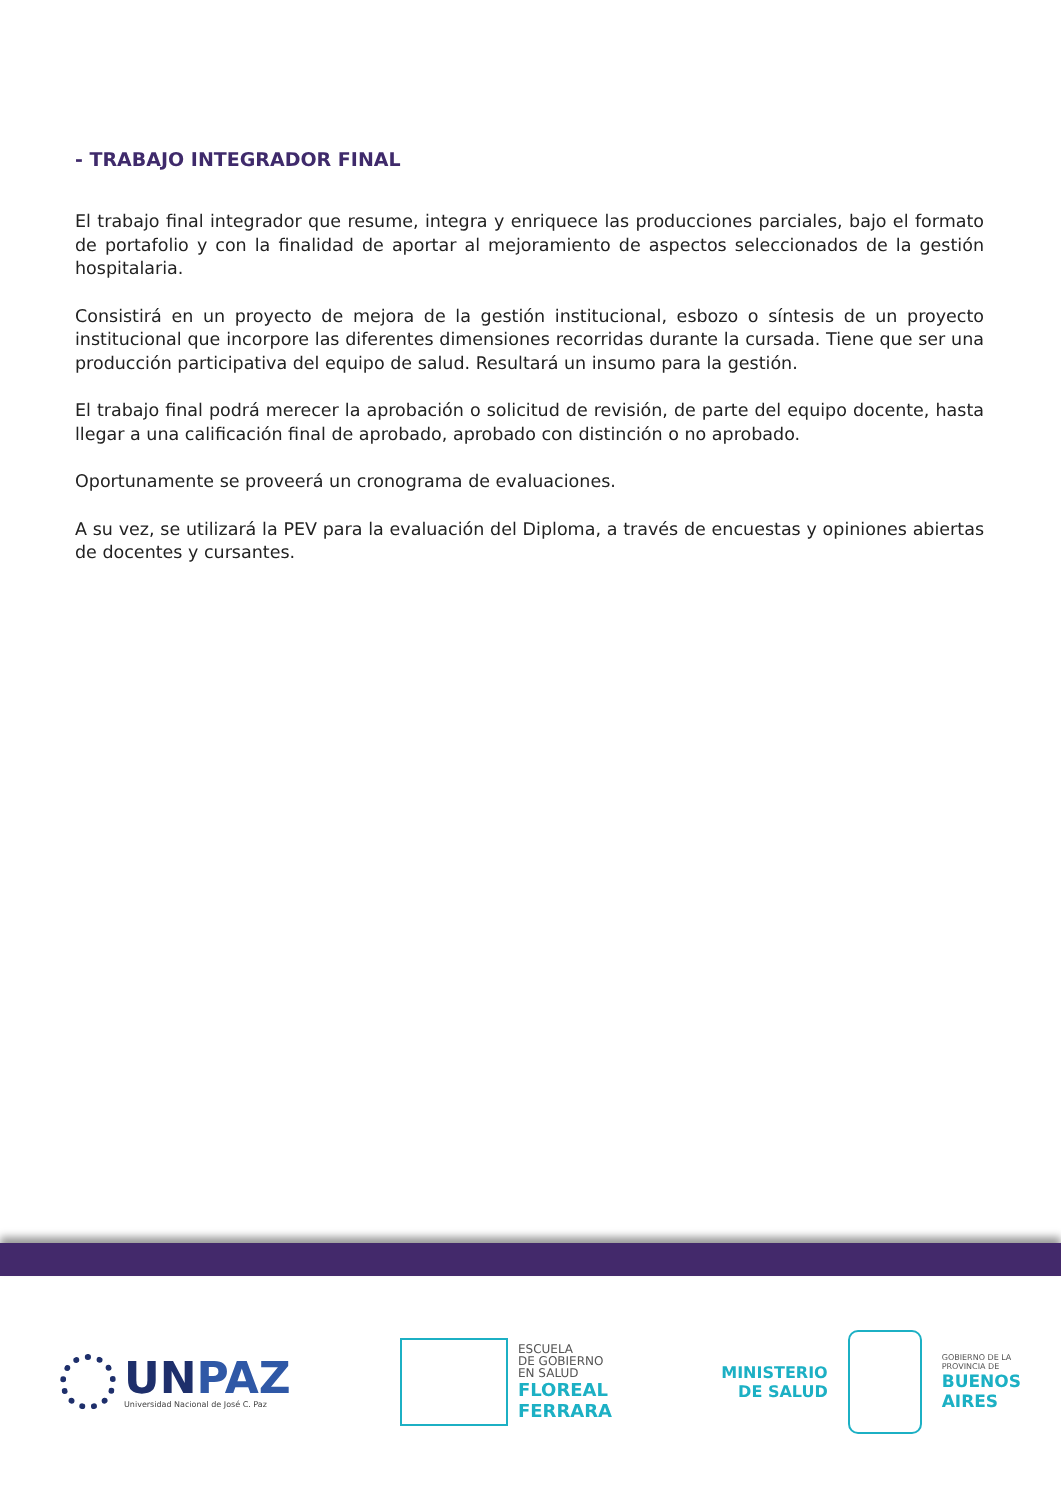- TRABAJO INTEGRADOR FINAL
El trabajo final integrador que resume, integra y enriquece las producciones parciales, bajo el formato de portafolio y con la finalidad de aportar al mejoramiento de aspectos seleccionados de la gestión hospitalaria.
Consistirá en un proyecto de mejora de la gestión institucional, esbozo o síntesis de un proyecto institucional que incorpore las diferentes dimensiones recorridas durante la cursada. Tiene que ser una producción participativa del equipo de salud. Resultará un insumo para la gestión.
El trabajo final podrá merecer la aprobación o solicitud de revisión, de parte del equipo docente, hasta llegar a una calificación final de aprobado, aprobado con distinción o no aprobado.
Oportunamente se proveerá un cronograma de evaluaciones.
A su vez, se utilizará la PEV para la evaluación del Diploma, a través de encuestas y opiniones abiertas de docentes y cursantes.
UNPAZ
Universidad Nacional de José C. Paz
ESCUELA
DE GOBIERNO
EN SALUD
FLOREAL
FERRARA
MINISTERIO
DE SALUD
GOBIERNO DE LA
PROVINCIA DE
BUENOS
AIRES